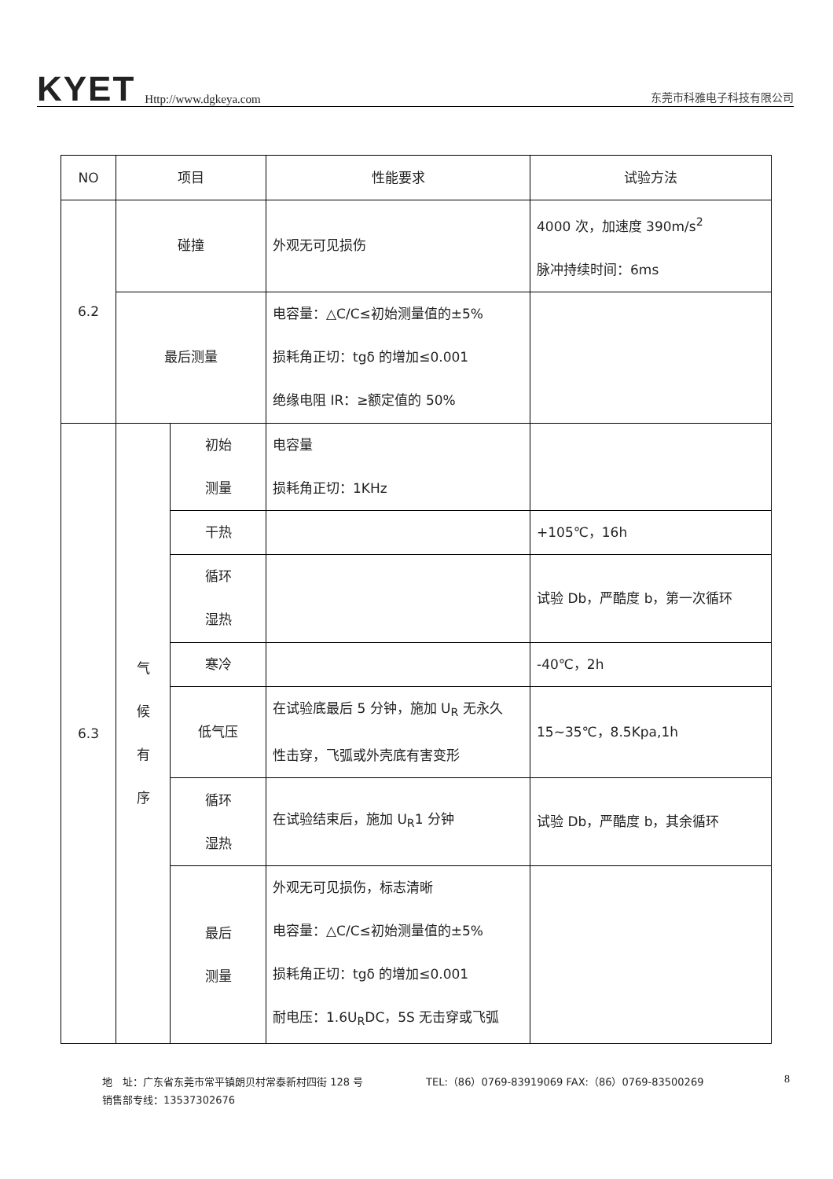KYET Http://www.dgkeya.com
东莞市科雅电子科技有限公司
| NO | 项目 | | 性能要求 | 试验方法 |
| 6.2 | 碰撞 | | 外观无可见损伤 | 4000 次，加速度 390m/s<sup>2</sup> 脉冲持续时间：6ms |
| | 最后测量 | | 电容量：△C/C≤初始测量值的±5% 损耗角正切：tgδ 的增加≤0.001 绝缘电阻 IR：≥额定值的 50% | |
| 6.3 | 气 候 有 序 | 初始 测量 | 电容量 损耗角正切：1KHz | |
| | | 干热 | | +105℃，16h |
| | | 循环 湿热 | | 试验 Db，严酷度 b，第一次循环 |
| | | 寒冷 | | -40℃，2h |
| | | 低气压 | 在试验底最后 5 分钟，施加 U<sub>R</sub> 无永久 性击穿，飞弧或外壳底有害变形 | 15~35℃，8.5Kpa,1h |
| | | 循环 湿热 | 在试验结束后，施加 U<sub>R</sub>1 分钟 | 试验 Db，严酷度 b，其余循环 |
| | | 最后 测量 | 外观无可见损伤，标志清晰 电容量：△C/C≤初始测量值的±5% 损耗角正切：tgδ 的增加≤0.001 耐电压：1.6U<sub>R</sub>DC，5S 无击穿或飞弧 | |
地　址：广东省东莞市常平镇朗贝村常泰新村四街 128 号 TEL:（86）0769-83919069 FAX:（86）0769-83500269
销售部专线：13537302676
8